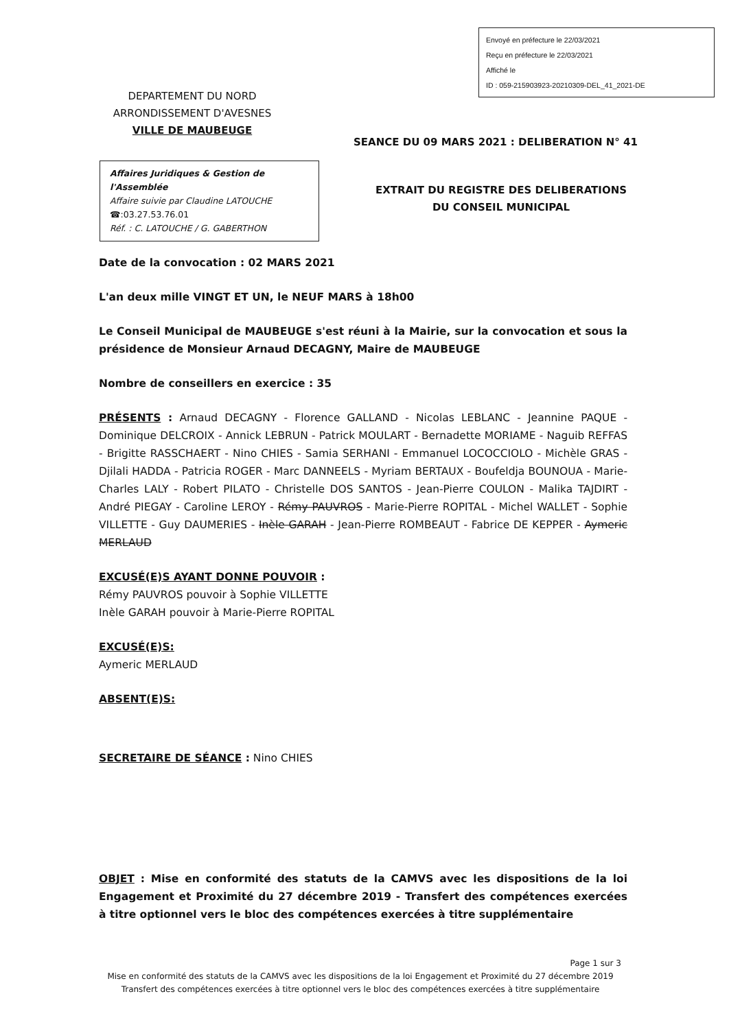Envoyé en préfecture le 22/03/2021
Reçu en préfecture le 22/03/2021
Affiché le
ID : 059-215903923-20210309-DEL_41_2021-DE
DEPARTEMENT DU NORD
ARRONDISSEMENT D'AVESNES
VILLE DE MAUBEUGE
SEANCE DU 09 MARS 2021 : DELIBERATION N° 41
Affaires Juridiques & Gestion de l'Assemblée
Affaire suivie par Claudine LATOUCHE
☎:03.27.53.76.01
Réf. : C. LATOUCHE / G. GABERTHON
EXTRAIT DU REGISTRE DES DELIBERATIONS
DU CONSEIL MUNICIPAL
Date de la convocation : 02 MARS 2021
L'an deux mille VINGT ET UN, le NEUF MARS à 18h00
Le Conseil Municipal de MAUBEUGE s'est réuni à la Mairie, sur la convocation et sous la présidence de Monsieur Arnaud DECAGNY, Maire de MAUBEUGE
Nombre de conseillers en exercice : 35
PRÉSENTS : Arnaud DECAGNY - Florence GALLAND - Nicolas LEBLANC - Jeannine PAQUE - Dominique DELCROIX - Annick LEBRUN - Patrick MOULART - Bernadette MORIAME - Naguib REFFAS - Brigitte RASSCHAERT - Nino CHIES - Samia SERHANI - Emmanuel LOCOCCIOLO - Michèle GRAS - Djilali HADDA - Patricia ROGER - Marc DANNEELS - Myriam BERTAUX - Boufeldja BOUNOUA - Marie-Charles LALY - Robert PILATO - Christelle DOS SANTOS - Jean-Pierre COULON - Malika TAJDIRT - André PIEGAY - Caroline LEROY - Rémy PAUVROS - Marie-Pierre ROPITAL - Michel WALLET - Sophie VILLETTE - Guy DAUMERIES - Inèle GARAH - Jean-Pierre ROMBEAUT - Fabrice DE KEPPER - Aymeric MERLAUD
EXCUSÉ(E)S AYANT DONNE POUVOIR :
Rémy PAUVROS pouvoir à Sophie VILLETTE
Inèle GARAH pouvoir à Marie-Pierre ROPITAL
EXCUSÉ(E)S:
Aymeric MERLAUD
ABSENT(E)S:
SECRETAIRE DE SÉANCE : Nino CHIES
OBJET : Mise en conformité des statuts de la CAMVS avec les dispositions de la loi Engagement et Proximité du 27 décembre 2019 - Transfert des compétences exercées à titre optionnel vers le bloc des compétences exercées à titre supplémentaire
Page 1 sur 3
Mise en conformité des statuts de la CAMVS avec les dispositions de la loi Engagement et Proximité du 27 décembre 2019
Transfert des compétences exercées à titre optionnel vers le bloc des compétences exercées à titre supplémentaire